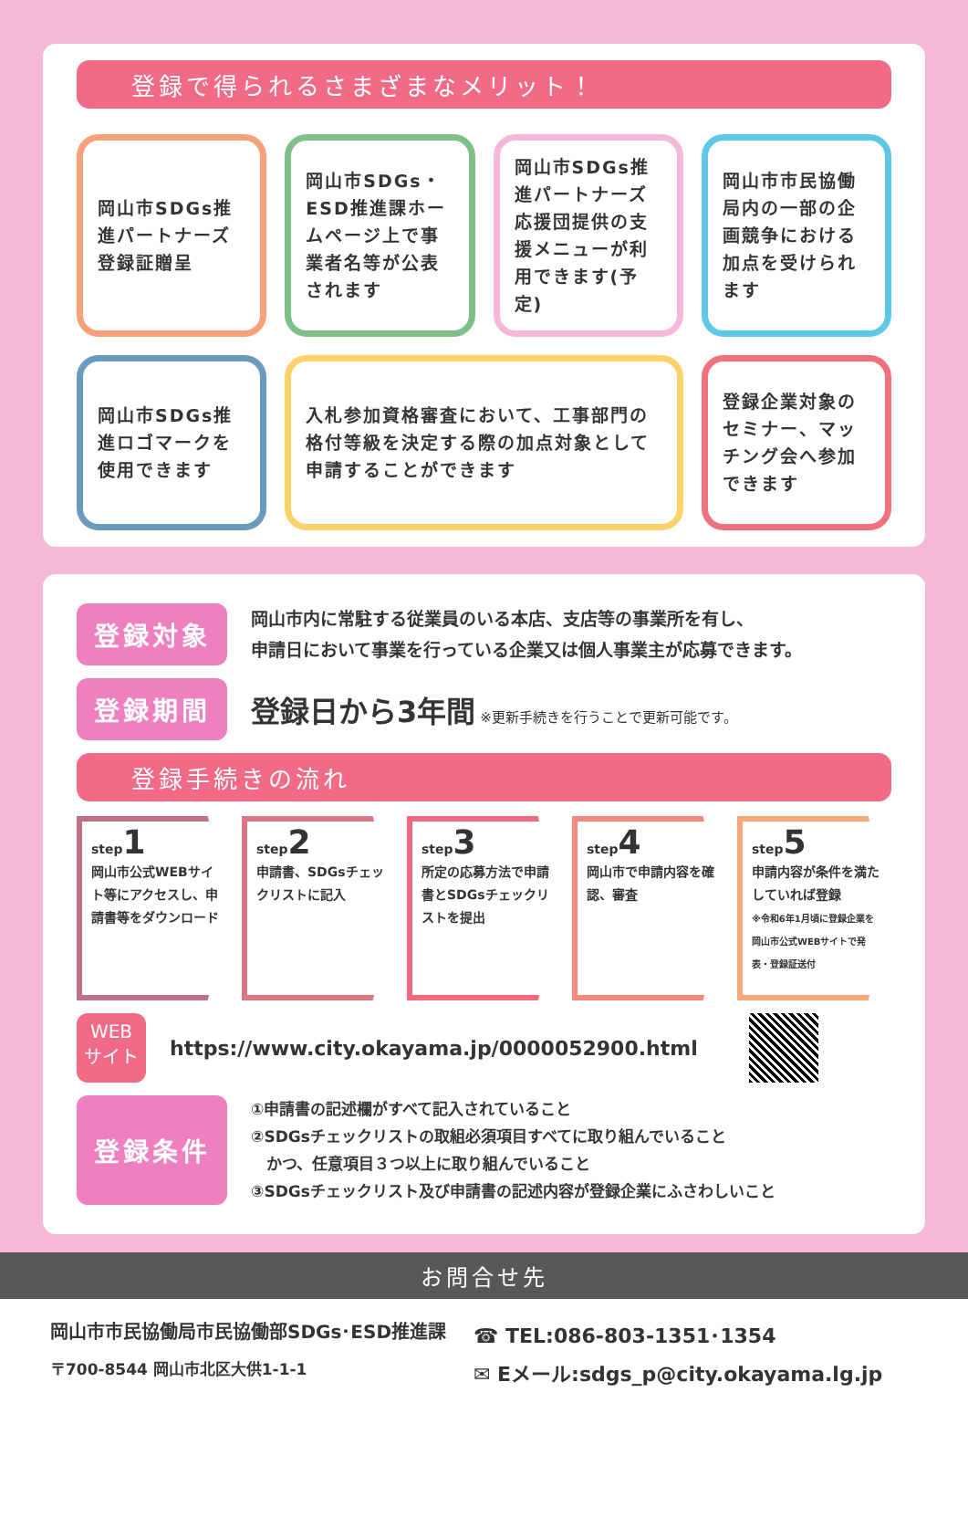登録で得られるさまざまなメリット！
岡山市SDGs推進パートナーズ登録証贈呈
岡山市SDGs・ESD推進課ホームページ上で事業者名等が公表されます
岡山市SDGs推進パートナーズ応援団提供の支援メニューが利用できます(予定)
岡山市市民協働局内の一部の企画競争における加点を受けられます
岡山市SDGs推進ロゴマークを使用できます
入札参加資格審査において、工事部門の格付等級を決定する際の加点対象として申請することができます
登録企業対象のセミナー、マッチング会へ参加できます
登録対象
岡山市内に常駐する従業員のいる本店、支店等の事業所を有し、
申請日において事業を行っている企業又は個人事業主が応募できます。
登録期間
登録日から3年間 ※更新手続きを行うことで更新可能です。
登録手続きの流れ
step1
岡山市公式WEBサイト等にアクセスし、申請書等をダウンロード
step2
申請書、SDGsチェックリストに記入
step3
所定の応募方法で申請書とSDGsチェックリストを提出
step4
岡山市で申請内容を確認、審査
step5
申請内容が条件を満たしていれば登録
※令和6年1月頃に登録企業を岡山市公式WEBサイトで発表・登録証送付
WEB
サイト
https://www.city.okayama.jp/0000052900.html
登録条件
①申請書の記述欄がすべて記入されていること
②SDGsチェックリストの取組必須項目すべてに取り組んでいること
　かつ、任意項目３つ以上に取り組んでいること
③SDGsチェックリスト及び申請書の記述内容が登録企業にふさわしいこと
お問合せ先
岡山市市民協働局市民協働部SDGs･ESD推進課
〒700-8544 岡山市北区大供1-1-1
☎ TEL:086-803-1351･1354
✉ Eメール:sdgs_p@city.okayama.lg.jp